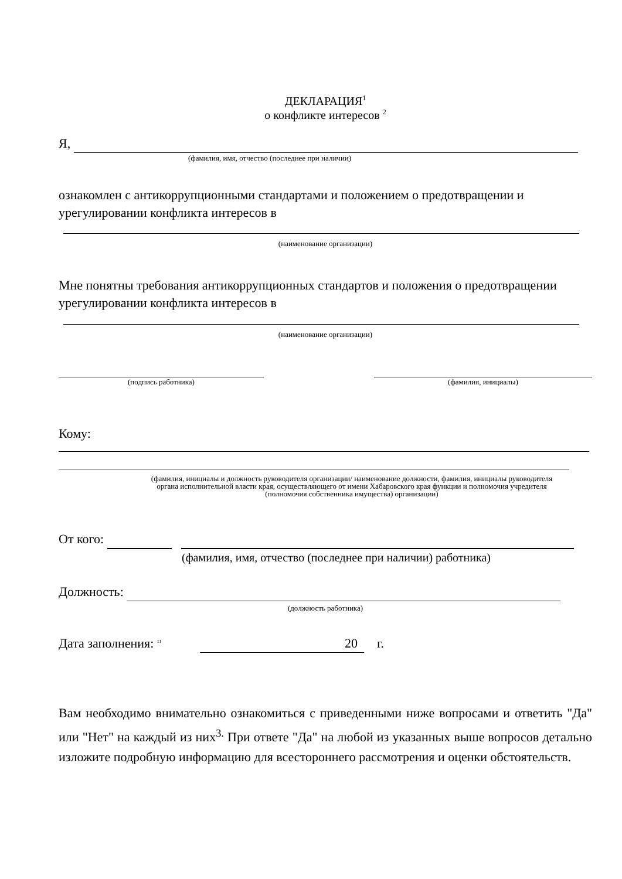ДЕКЛАРАЦИЯ<sup>1</sup>
о конфликте интересов <sup>2</sup>
Я,
(фамилия, имя, отчество (последнее при наличии)
ознакомлен с антикоррупционными стандартами и положением о предотвращении и урегулировании конфликта интересов в
(наименование организации)
Мне понятны требования антикоррупционных стандартов и положения о предотвращении урегулировании конфликта интересов в
(наименование организации)
(подпись работника) (фамилия, инициалы)
Кому:
(фамилия, инициалы и должность руководителя организации/ наименование должности, фамилия, инициалы руководителя органа исполнительной власти края, осуществляющего от имени Хабаровского края функции и полномочия учредителя (полномочия собственника имущества) организации)
От кого:
(фамилия, имя, отчество (последнее при наличии) работника)
Должность:
(должность работника)
Дата заполнения: <sup>11</sup> 20 г.
Вам необходимо внимательно ознакомиться с приведенными ниже вопросами и ответить "Да" или "Нет" на каждый из них<sup>3.</sup> При ответе "Да" на любой из указанных выше вопросов детально изложите подробную информацию для всестороннего рассмотрения и оценки обстоятельств.